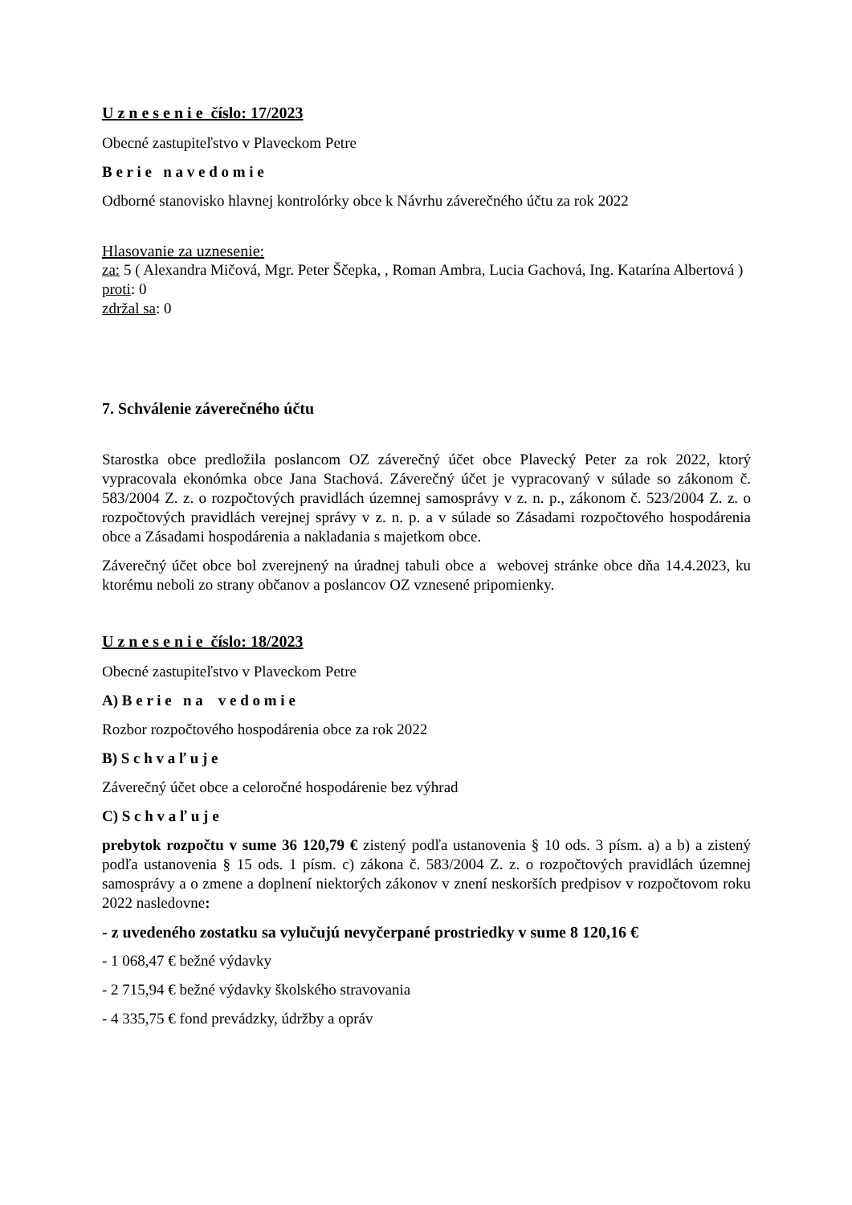U z n e s e n i e číslo: 17/2023
Obecné zastupiteľstvo v Plaveckom Petre
B e r i e n a v e d o m i e
Odborné stanovisko hlavnej kontrolórky obce k Návrhu záverečného účtu za rok 2022
Hlasovanie za uznesenie:
za: 5 ( Alexandra Mičová, Mgr. Peter Ščepka, , Roman Ambra, Lucia Gachová, Ing. Katarína Albertová )
proti: 0
zdržal sa: 0
7. Schválenie záverečného účtu
Starostka obce predložila poslancom OZ záverečný účet obce Plavecký Peter za rok 2022, ktorý vypracovala ekonómka obce Jana Stachová. Záverečný účet je vypracovaný v súlade so zákonom č. 583/2004 Z. z. o rozpočtových pravidlách územnej samosprávy v z. n. p., zákonom č. 523/2004 Z. z. o rozpočtových pravidlách verejnej správy v z. n. p. a v súlade so Zásadami rozpočtového hospodárenia obce a Zásadami hospodárenia a nakladania s majetkom obce.
Záverečný účet obce bol zverejnený na úradnej tabuli obce a webovej stránke obce dňa 14.4.2023, ku ktorému neboli zo strany občanov a poslancov OZ vznesené pripomienky.
U z n e s e n i e číslo: 18/2023
Obecné zastupiteľstvo v Plaveckom Petre
A) B e r i e n a v e d o m i e
Rozbor rozpočtového hospodárenia obce za rok 2022
B) S c h v a ľ u j e
Záverečný účet obce a celoročné hospodárenie bez výhrad
C) S c h v a ľ u j e
prebytok rozpočtu v sume 36 120,79 € zistený podľa ustanovenia § 10 ods. 3 písm. a) a b) a zistený podľa ustanovenia § 15 ods. 1 písm. c) zákona č. 583/2004 Z. z. o rozpočtových pravidlách územnej samosprávy a o zmene a doplnení niektorých zákonov v znení neskorších predpisov v rozpočtovom roku 2022 nasledovne:
- z uvedeného zostatku sa vylučujú nevyčerpané prostriedky v sume 8 120,16 €
- 1 068,47 € bežné výdavky
- 2 715,94 € bežné výdavky školského stravovania
- 4 335,75 € fond prevádzky, údržby a opráv